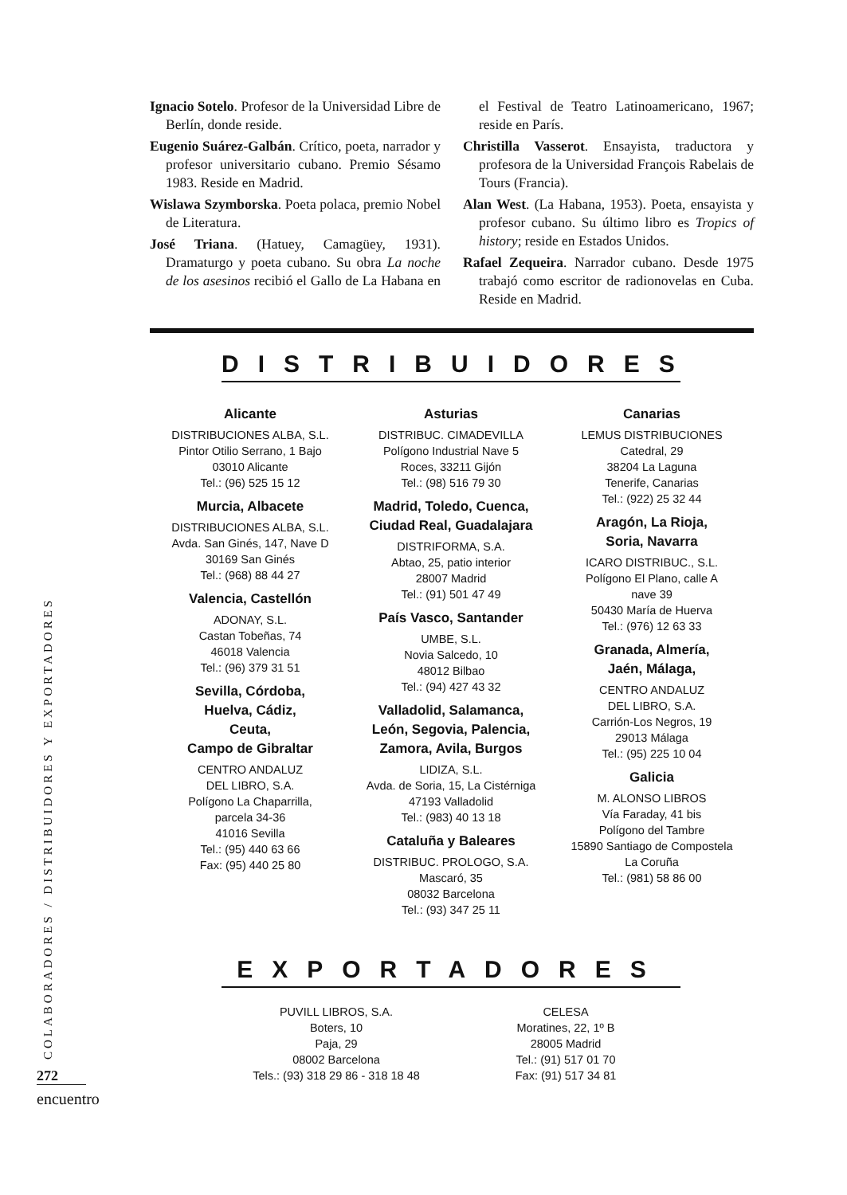Ignacio Sotelo. Profesor de la Universidad Libre de Berlín, donde reside.
Eugenio Suárez-Galbán. Crítico, poeta, narrador y profesor universitario cubano. Premio Sésamo 1983. Reside en Madrid.
Wislawa Szymborska. Poeta polaca, premio Nobel de Literatura.
José Triana. (Hatuey, Camagüey, 1931). Dramaturgo y poeta cubano. Su obra La noche de los asesinos recibió el Gallo de La Habana en el Festival de Teatro Latinoamericano, 1967; reside en París.
Christilla Vasserot. Ensayista, traductora y profesora de la Universidad François Rabelais de Tours (Francia).
Alan West. (La Habana, 1953). Poeta, ensayista y profesor cubano. Su último libro es Tropics of history; reside en Estados Unidos.
Rafael Zequeira. Narrador cubano. Desde 1975 trabajó como escritor de radionovelas en Cuba. Reside en Madrid.
DISTRIBUIDORES
Alicante
DISTRIBUCIONES ALBA, S.L.
Pintor Otilio Serrano, 1 Bajo
03010 Alicante
Tel.: (96) 525 15 12
Murcia, Albacete
DISTRIBUCIONES ALBA, S.L.
Avda. San Ginés, 147, Nave D
30169 San Ginés
Tel.: (968) 88 44 27
Valencia, Castellón
ADONAY, S.L.
Castan Tobeñas, 74
46018 Valencia
Tel.: (96) 379 31 51
Sevilla, Córdoba,
Huelva, Cádiz,
Ceuta,
Campo de Gibraltar
CENTRO ANDALUZ
DEL LIBRO, S.A.
Polígono La Chaparrilla,
parcela 34-36
41016 Sevilla
Tel.: (95) 440 63 66
Fax: (95) 440 25 80
Asturias
DISTRIBUC. CIMADEVILLA
Polígono Industrial Nave 5
Roces, 33211 Gijón
Tel.: (98) 516 79 30
Madrid, Toledo, Cuenca,
Ciudad Real, Guadalajara
DISTRIFORMA, S.A.
Abtao, 25, patio interior
28007 Madrid
Tel.: (91) 501 47 49
País Vasco, Santander
UMBE, S.L.
Novia Salcedo, 10
48012 Bilbao
Tel.: (94) 427 43 32
Valladolid, Salamanca,
León, Segovia, Palencia,
Zamora, Avila, Burgos
LIDIZA, S.L.
Avda. de Soria, 15, La Cistérniga
47193 Valladolid
Tel.: (983) 40 13 18
Cataluña y Baleares
DISTRIBUC. PROLOGO, S.A.
Mascaró, 35
08032 Barcelona
Tel.: (93) 347 25 11
Canarias
LEMUS DISTRIBUCIONES
Catedral, 29
38204 La Laguna
Tenerife, Canarias
Tel.: (922) 25 32 44
Aragón, La Rioja,
Soria, Navarra
ICARO DISTRIBUC., S.L.
Polígono El Plano, calle A
nave 39
50430 María de Huerva
Tel.: (976) 12 63 33
Granada, Almería,
Jaén, Málaga,
CENTRO ANDALUZ
DEL LIBRO, S.A.
Carrión-Los Negros, 19
29013 Málaga
Tel.: (95) 225 10 04
Galicia
M. ALONSO LIBROS
Vía Faraday, 41 bis
Polígono del Tambre
15890 Santiago de Compostela
La Coruña
Tel.: (981) 58 86 00
EXPORTADORES
PUVILL LIBROS, S.A.
Boters, 10
Paja, 29
08002 Barcelona
Tels.: (93) 318 29 86 - 318 18 48
CELESA
Moratines, 22, 1º B
28005 Madrid
Tel.: (91) 517 01 70
Fax: (91) 517 34 81
COLABORADORES / DISTRIBUIDORES Y EXPORTADORES
272
encuentro